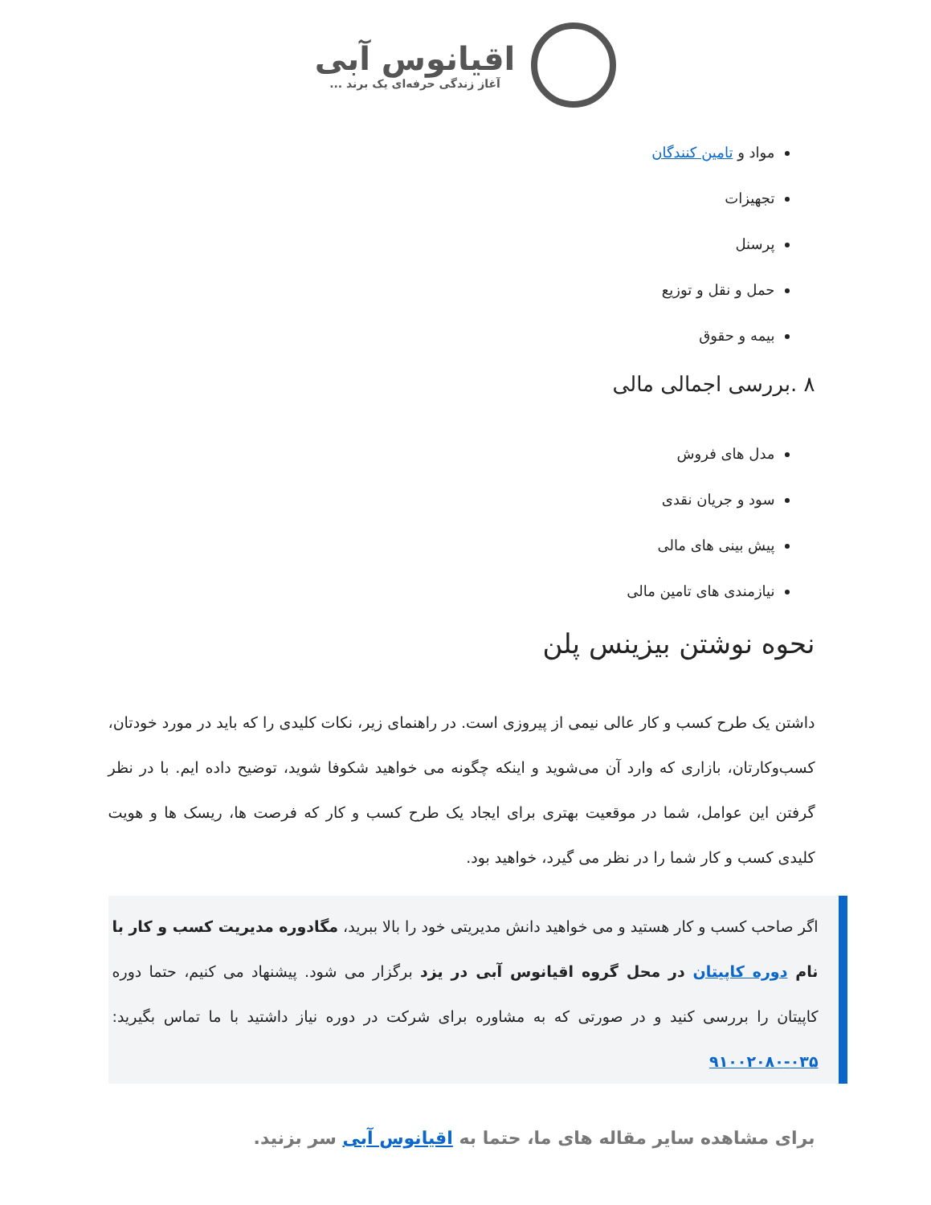اقیانوس آبی آغاز زندگی حرفه‌ای یک برند ...
مواد و تامین کنندگان
تجهیزات
پرسنل
حمل و نقل و توزیع
بیمه و حقوق
۸ .بررسی اجمالی مالی
مدل های فروش
سود و جریان نقدی
پیش بینی های مالی
نیازمندی های تامین مالی
نحوه نوشتن بیزینس پلن
داشتن یک طرح کسب و کار عالی نیمی از پیروزی است. در راهنمای زیر، نکات کلیدی را که باید در مورد خودتان، کسب‌وکارتان، بازاری که وارد آن می‌شوید و اینکه چگونه می خواهید شکوفا شوید، توضیح داده ایم. با در نظر گرفتن این عوامل، شما در موقعیت بهتری برای ایجاد یک طرح کسب و کار که فرصت ها، ریسک ها و هویت کلیدی کسب و کار شما را در نظر می گیرد، خواهید بود.
اگر صاحب کسب و کار هستید و می خواهید دانش مدیریتی خود را بالا ببرید، مگادوره مدیریت کسب و کار با نام دوره کاپیتان در محل گروه اقیانوس آبی در یزد برگزار می شود. پیشنهاد می کنیم، حتما دوره کاپیتان را بررسی کنید و در صورتی که به مشاوره برای شرکت در دوره نیاز داشتید با ما تماس بگیرید: ۰۳۵-۹۱۰۰۲۰۸۰
برای مشاهده سایر مقاله های ما، حتما به اقیانوس آبی سر بزنید.